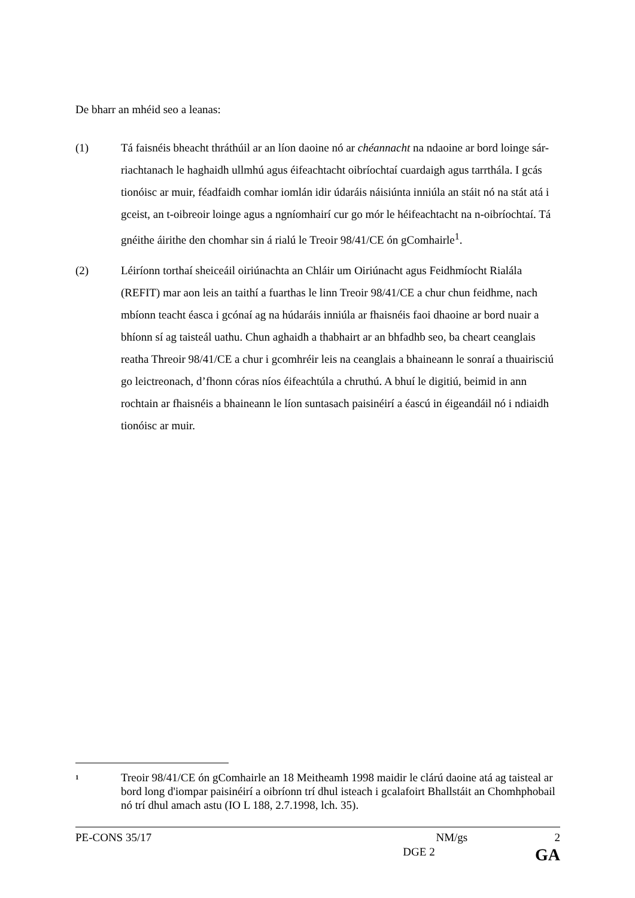De bharr an mhéid seo a leanas:
(1) Tá faisnéis bheacht thráthúil ar an líon daoine nó ar chéannacht na ndaoine ar bord loinge sár-riachtanach le haghaidh ullmhú agus éifeachtacht oibríochtaí cuardaigh agus tarrthála. I gcás tionóisc ar muir, féadfaidh comhar iomlán idir údaráis náisiúnta inniúla an stáit nó na stát atá i gceist, an t-oibreoir loinge agus a ngníomhairí cur go mór le héifeachtacht na n-oibríochtaí. Tá gnéithe áirithe den chomhar sin á rialú le Treoir 98/41/CE ón gComhairle<sup>1</sup>.
(2) Léiríonn torthaí sheiceáil oiriúnachta an Chláir um Oiriúnacht agus Feidhmíocht Rialála (REFIT) mar aon leis an taithí a fuarthas le linn Treoir 98/41/CE a chur chun feidhme, nach mbíonn teacht éasca i gcónaí ag na húdaráis inniúla ar fhaisnéis faoi dhaoine ar bord nuair a bhíonn sí ag taisteál uathu. Chun aghaidh a thabhairt ar an bhfadhb seo, ba cheart ceanglais reatha Threoir 98/41/CE a chur i gcomhréir leis na ceanglais a bhaineann le sonraí a thuairisciú go leictreonach, d’fhonn córas níos éifeachtúla a chruthú. A bhuí le digitiú, beimid in ann rochtain ar fhaisnéis a bhaineann le líon suntasach paisinéirí a éascú in éigeandáil nó i ndiaidh tionóisc ar muir.
<sup>1</sup>
Treoir 98/41/CE ón gComhairle an 18 Meitheamh 1998 maidir le clárú daoine atá ag taisteal ar bord long d'iompar paisinéirí a oibríonn trí dhul isteach i gcalafoirt Bhallstáit an Chomhphobail nó trí dhul amach astu (IO L 188, 2.7.1998, lch. 35).
PE-CONS 35/17 NM/gs 2
DGE 2 GA